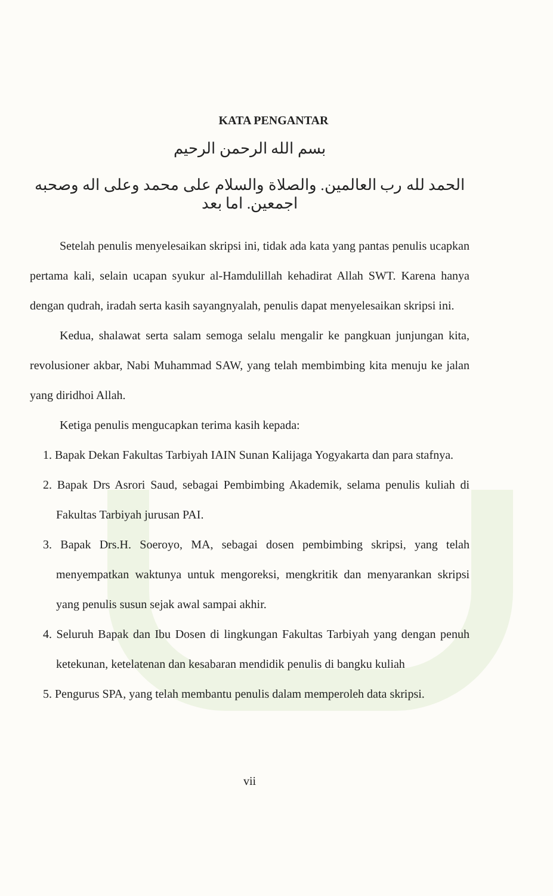KATA PENGANTAR
بسم الله الرحمن الرحيم
الحمد لله رب العالمين. والصلاة والسلام على محمد وعلى اله وصحبه اجمعين. اما بعد
Setelah penulis menyelesaikan skripsi ini, tidak ada kata yang pantas penulis ucapkan pertama kali, selain ucapan syukur al-Hamdulillah kehadirat Allah SWT. Karena hanya dengan qudrah, iradah serta kasih sayangnyalah, penulis dapat menyelesaikan skripsi ini.
Kedua, shalawat serta salam semoga selalu mengalir ke pangkuan junjungan kita, revolusioner akbar, Nabi Muhammad SAW, yang telah membimbing kita menuju ke jalan yang diridhoi Allah.
Ketiga penulis mengucapkan terima kasih kepada:
1. Bapak Dekan Fakultas Tarbiyah IAIN Sunan Kalijaga Yogyakarta dan para stafnya.
2. Bapak Drs Asrori Saud, sebagai Pembimbing Akademik, selama penulis kuliah di Fakultas Tarbiyah jurusan PAI.
3. Bapak Drs.H. Soeroyo, MA, sebagai dosen pembimbing skripsi, yang telah menyempatkan waktunya untuk mengoreksi, mengkritik dan menyarankan skripsi yang penulis susun sejak awal sampai akhir.
4. Seluruh Bapak dan Ibu Dosen di lingkungan Fakultas Tarbiyah yang dengan penuh ketekunan, ketelatenan dan kesabaran mendidik penulis di bangku kuliah
5. Pengurus SPA, yang telah membantu penulis dalam memperoleh data skripsi.
vii